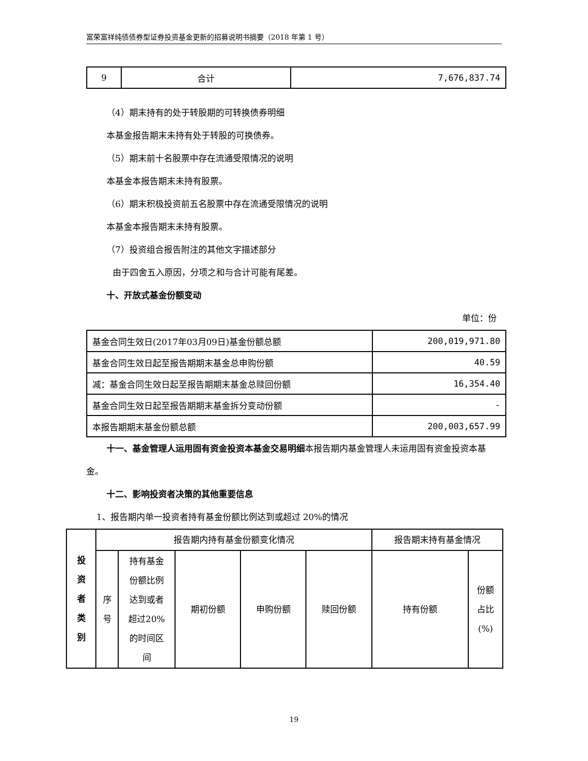富荣富祥纯债债券型证券投资基金更新的招募说明书摘要（2018 年第 1 号）
| 9 | 合计 | 7,676,837.74 |
（4）期末持有的处于转股期的可转换债券明细
本基金报告期末未持有处于转股的可换债券。
（5）期末前十名股票中存在流通受限情况的说明
本基金本报告期末未持有股票。
（6）期末积极投资前五名股票中存在流通受限情况的说明
本基金本报告期末未持有股票。
（7）投资组合报告附注的其他文字描述部分
由于四舍五入原因，分项之和与合计可能有尾差。
十、开放式基金份额变动
单位：份
| 基金合同生效日(2017年03月09日)基金份额总额 | 200,019,971.80 |
| 基金合同生效日起至报告期期末基金总申购份额 | 40.59 |
| 减：基金合同生效日起至报告期期末基金总赎回份额 | 16,354.40 |
| 基金合同生效日起至报告期期末基金拆分变动份额 | - |
| 本报告期期末基金份额总额 | 200,003,657.99 |
十一、基金管理人运用固有资金投资本基金交易明细本报告期内基金管理人未运用固有资金投资本基金。
十二、影响投资者决策的其他重要信息
1、报告期内单一投资者持有基金份额比例达到或超过 20%的情况
| 投 资 者 类 别 | 报告期内持有基金份额变化情况 | | | | | 报告期末持有基金情况 | |
| | 序 号 | 持有基金 份额比例 达到或者 超过20% 的时间区 间 | 期初份额 | 申购份额 | 赎回份额 | 持有份额 | 份额 占比 (%) |
19